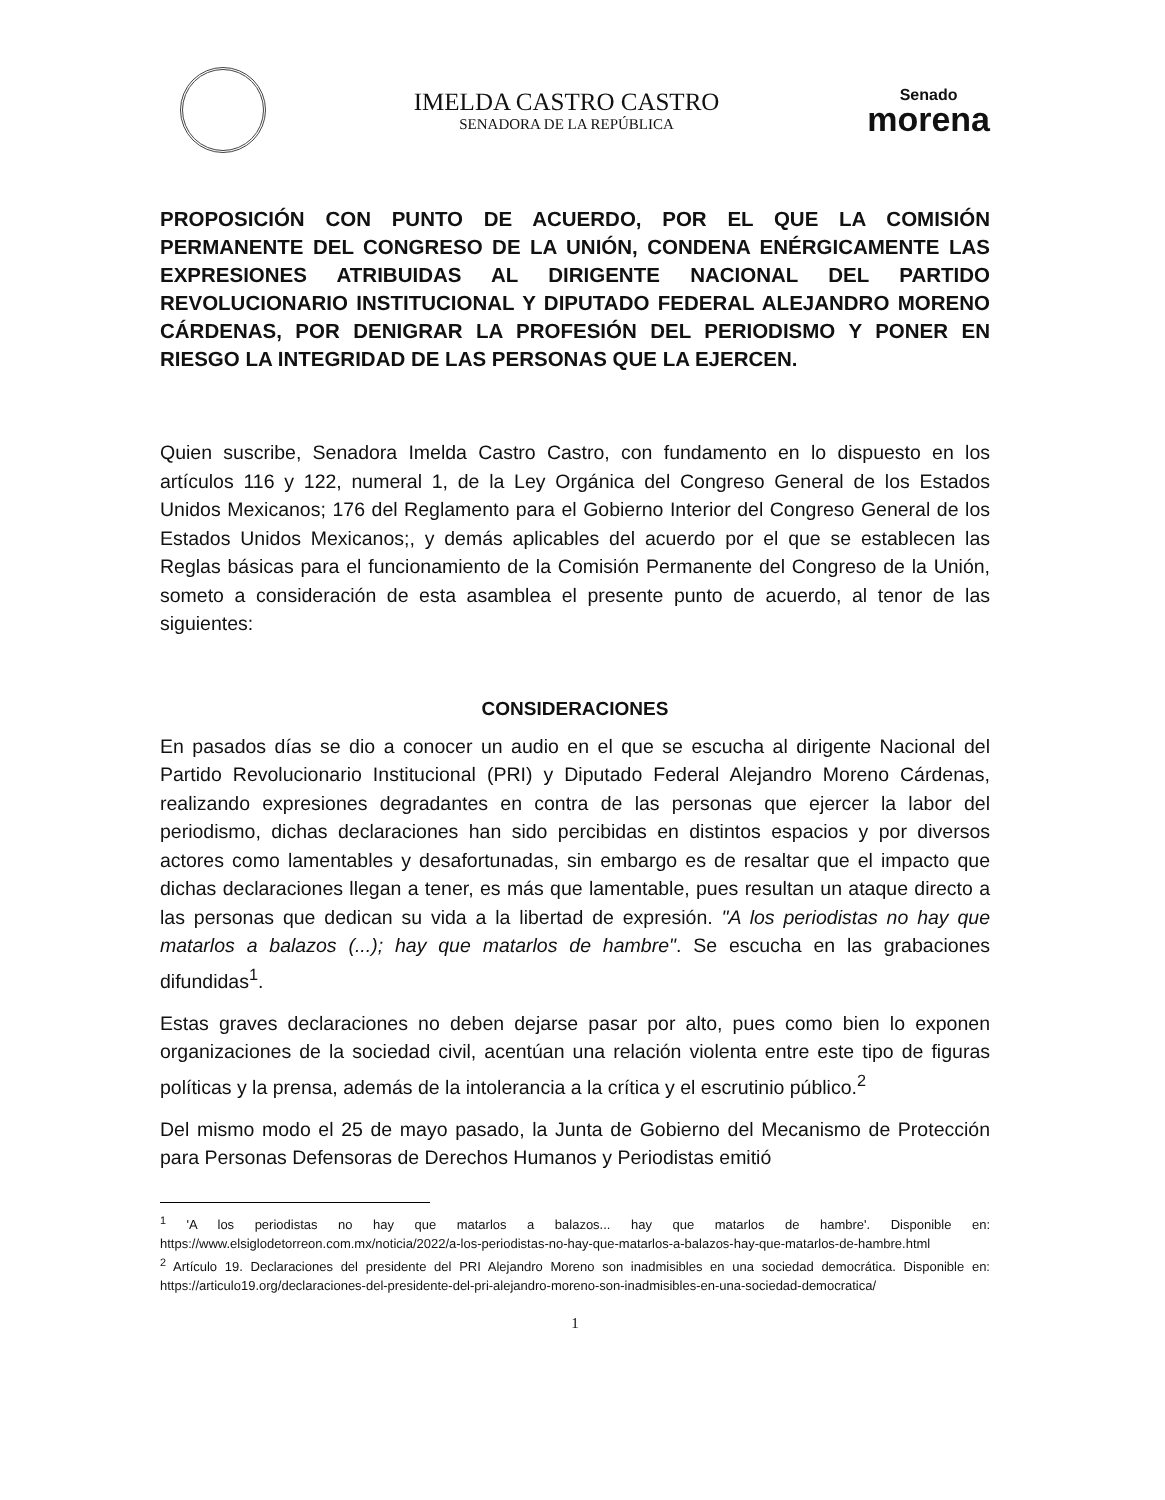IMELDA CASTRO CASTRO
SENADORA DE LA REPÚBLICA
Senado
morena
PROPOSICIÓN CON PUNTO DE ACUERDO, POR EL QUE LA COMISIÓN PERMANENTE DEL CONGRESO DE LA UNIÓN, CONDENA ENÉRGICAMENTE LAS EXPRESIONES ATRIBUIDAS AL DIRIGENTE NACIONAL DEL PARTIDO REVOLUCIONARIO INSTITUCIONAL Y DIPUTADO FEDERAL ALEJANDRO MORENO CÁRDENAS, POR DENIGRAR LA PROFESIÓN DEL PERIODISMO Y PONER EN RIESGO LA INTEGRIDAD DE LAS PERSONAS QUE LA EJERCEN.
Quien suscribe, Senadora Imelda Castro Castro, con fundamento en lo dispuesto en los artículos 116 y 122, numeral 1, de la Ley Orgánica del Congreso General de los Estados Unidos Mexicanos; 176 del Reglamento para el Gobierno Interior del Congreso General de los Estados Unidos Mexicanos;, y demás aplicables del acuerdo por el que se establecen las Reglas básicas para el funcionamiento de la Comisión Permanente del Congreso de la Unión, someto a consideración de esta asamblea el presente punto de acuerdo, al tenor de las siguientes:
CONSIDERACIONES
En pasados días se dio a conocer un audio en el que se escucha al dirigente Nacional del Partido Revolucionario Institucional (PRI) y Diputado Federal Alejandro Moreno Cárdenas, realizando expresiones degradantes en contra de las personas que ejercer la labor del periodismo, dichas declaraciones han sido percibidas en distintos espacios y por diversos actores como lamentables y desafortunadas, sin embargo es de resaltar que el impacto que dichas declaraciones llegan a tener, es más que lamentable, pues resultan un ataque directo a las personas que dedican su vida a la libertad de expresión. "A los periodistas no hay que matarlos a balazos (...); hay que matarlos de hambre". Se escucha en las grabaciones difundidas<sup>1</sup>.
Estas graves declaraciones no deben dejarse pasar por alto, pues como bien lo exponen organizaciones de la sociedad civil, acentúan una relación violenta entre este tipo de figuras políticas y la prensa, además de la intolerancia a la crítica y el escrutinio público.<sup>2</sup>
Del mismo modo el 25 de mayo pasado, la Junta de Gobierno del Mecanismo de Protección para Personas Defensoras de Derechos Humanos y Periodistas emitió
<sup>1</sup> 'A los periodistas no hay que matarlos a balazos... hay que matarlos de hambre'. Disponible en: https://www.elsiglodetorreon.com.mx/noticia/2022/a-los-periodistas-no-hay-que-matarlos-a-balazos-hay-que-matarlos-de-hambre.html
<sup>2</sup> Artículo 19. Declaraciones del presidente del PRI Alejandro Moreno son inadmisibles en una sociedad democrática. Disponible en: https://articulo19.org/declaraciones-del-presidente-del-pri-alejandro-moreno-son-inadmisibles-en-una-sociedad-democratica/
1